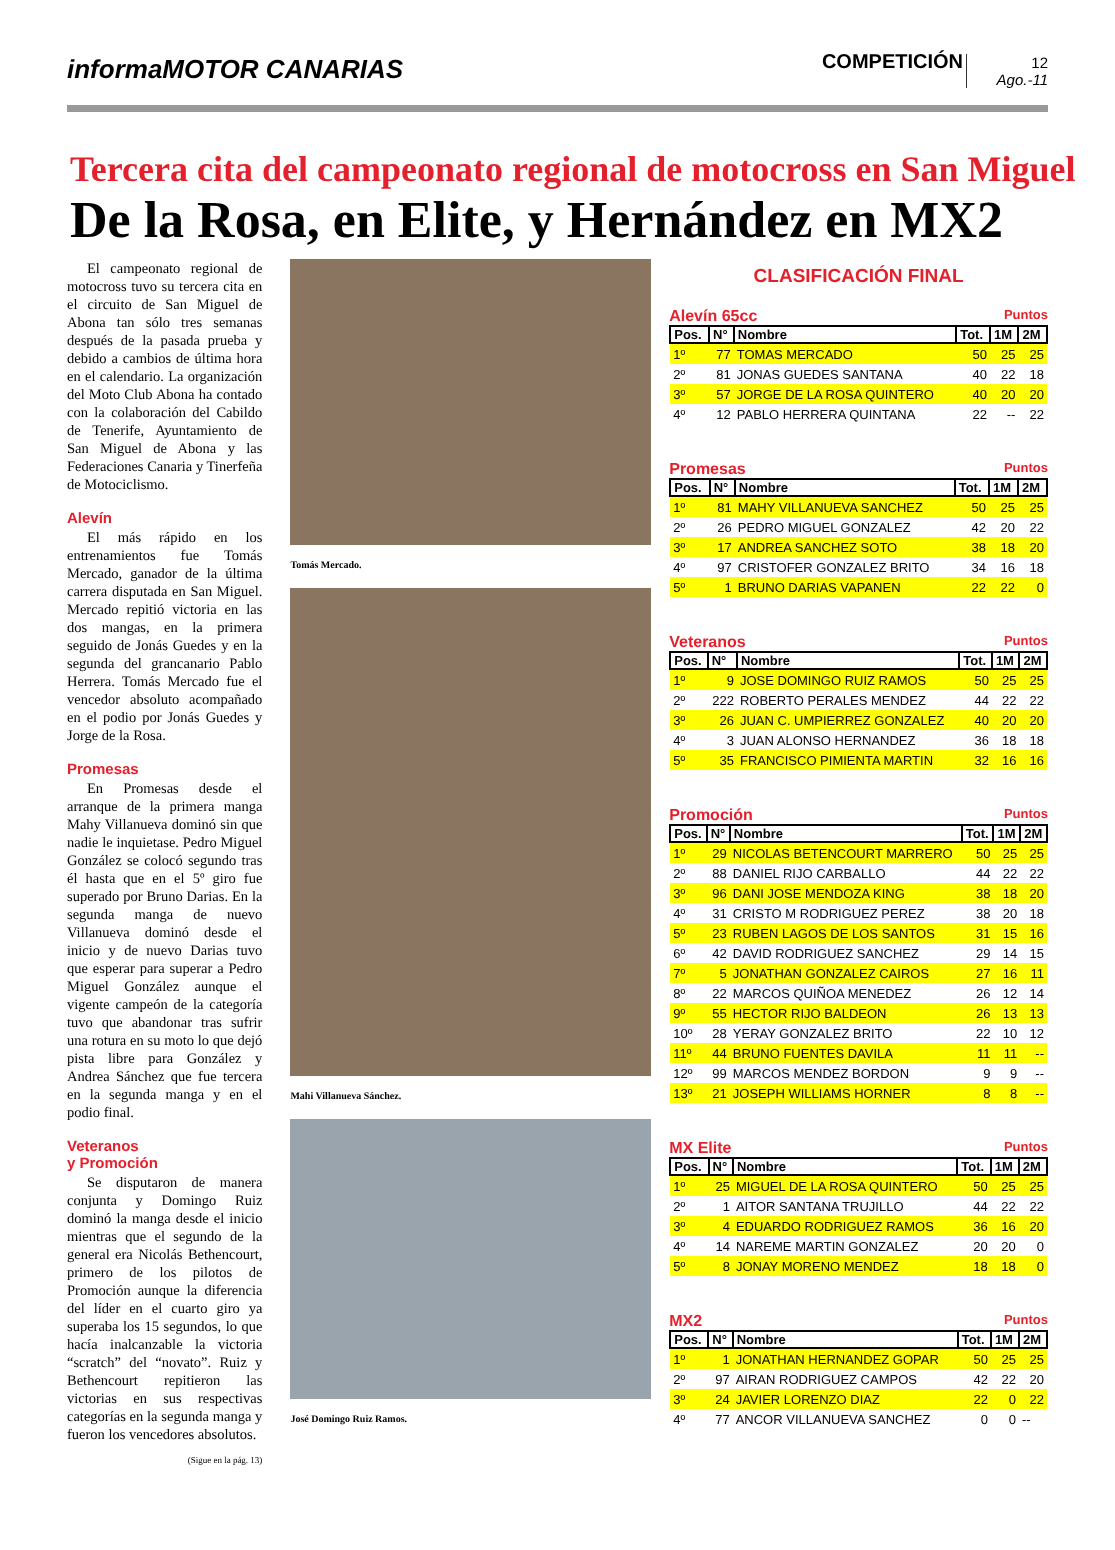informaMOTOR CANARIAS
COMPETICIÓN
12
Ago.-11
Tercera cita del campeonato regional de motocross en San Miguel
De la Rosa, en Elite, y Hernández en MX2
El campeonato regional de motocross tuvo su tercera cita en el circuito de San Miguel de Abona tan sólo tres semanas después de la pasada prueba y debido a cambios de última hora en el calendario. La organización del Moto Club Abona ha contado con la colaboración del Cabildo de Tenerife, Ayuntamiento de San Miguel de Abona y las Federaciones Canaria y Tinerfeña de Motociclismo.
Alevín
El más rápido en los entrenamientos fue Tomás Mercado, ganador de la última carrera disputada en San Miguel. Mercado repitió victoria en las dos mangas, en la primera seguido de Jonás Guedes y en la segunda del grancanario Pablo Herrera. Tomás Mercado fue el vencedor absoluto acompañado en el podio por Jonás Guedes y Jorge de la Rosa.
Promesas
En Promesas desde el arranque de la primera manga Mahy Villanueva dominó sin que nadie le inquietase. Pedro Miguel González se colocó segundo tras él hasta que en el 5º giro fue superado por Bruno Darias. En la segunda manga de nuevo Villanueva dominó desde el inicio y de nuevo Darias tuvo que esperar para superar a Pedro Miguel González aunque el vigente campeón de la categoría tuvo que abandonar tras sufrir una rotura en su moto lo que dejó pista libre para González y Andrea Sánchez que fue tercera en la segunda manga y en el podio final.
Veteranos
y Promoción
Se disputaron de manera conjunta y Domingo Ruiz dominó la manga desde el inicio mientras que el segundo de la general era Nicolás Bethencourt, primero de los pilotos de Promoción aunque la diferencia del líder en el cuarto giro ya superaba los 15 segundos, lo que hacía inalcanzable la victoria “scratch” del “novato”. Ruiz y Bethencourt repitieron las victorias en sus respectivas categorías en la segunda manga y fueron los vencedores absolutos.
(Sigue en la pág. 13)
Tomás Mercado.
Mahi Villanueva Sánchez.
José Domingo Ruiz Ramos.
CLASIFICACIÓN FINAL
Alevín 65cc Puntos
| Pos. | N° | Nombre | Tot. | 1M | 2M |
| --- | --- | --- | --- | --- | --- |
| 1º | 77 | TOMAS MERCADO | 50 | 25 | 25 |
| 2º | 81 | JONAS GUEDES SANTANA | 40 | 22 | 18 |
| 3º | 57 | JORGE DE LA ROSA QUINTERO | 40 | 20 | 20 |
| 4º | 12 | PABLO HERRERA QUINTANA | 22 | -- | 22 |
Promesas Puntos
| Pos. | N° | Nombre | Tot. | 1M | 2M |
| --- | --- | --- | --- | --- | --- |
| 1º | 81 | MAHY VILLANUEVA SANCHEZ | 50 | 25 | 25 |
| 2º | 26 | PEDRO MIGUEL GONZALEZ | 42 | 20 | 22 |
| 3º | 17 | ANDREA SANCHEZ SOTO | 38 | 18 | 20 |
| 4º | 97 | CRISTOFER GONZALEZ BRITO | 34 | 16 | 18 |
| 5º | 1 | BRUNO DARIAS VAPANEN | 22 | 22 | 0 |
Veteranos Puntos
| Pos. | N° | Nombre | Tot. | 1M | 2M |
| --- | --- | --- | --- | --- | --- |
| 1º | 9 | JOSE DOMINGO RUIZ RAMOS | 50 | 25 | 25 |
| 2º | 222 | ROBERTO PERALES MENDEZ | 44 | 22 | 22 |
| 3º | 26 | JUAN C. UMPIERREZ GONZALEZ | 40 | 20 | 20 |
| 4º | 3 | JUAN ALONSO HERNANDEZ | 36 | 18 | 18 |
| 5º | 35 | FRANCISCO PIMIENTA MARTIN | 32 | 16 | 16 |
Promoción Puntos
| Pos. | N° | Nombre | Tot. | 1M | 2M |
| --- | --- | --- | --- | --- | --- |
| 1º | 29 | NICOLAS BETENCOURT MARRERO | 50 | 25 | 25 |
| 2º | 88 | DANIEL RIJO CARBALLO | 44 | 22 | 22 |
| 3º | 96 | DANI JOSE MENDOZA KING | 38 | 18 | 20 |
| 4º | 31 | CRISTO M RODRIGUEZ PEREZ | 38 | 20 | 18 |
| 5º | 23 | RUBEN LAGOS DE LOS SANTOS | 31 | 15 | 16 |
| 6º | 42 | DAVID RODRIGUEZ SANCHEZ | 29 | 14 | 15 |
| 7º | 5 | JONATHAN GONZALEZ CAIROS | 27 | 16 | 11 |
| 8º | 22 | MARCOS QUIÑOA MENEDEZ | 26 | 12 | 14 |
| 9º | 55 | HECTOR RIJO BALDEON | 26 | 13 | 13 |
| 10º | 28 | YERAY GONZALEZ BRITO | 22 | 10 | 12 |
| 11º | 44 | BRUNO FUENTES DAVILA | 11 | 11 | -- |
| 12º | 99 | MARCOS MENDEZ BORDON | 9 | 9 | -- |
| 13º | 21 | JOSEPH WILLIAMS HORNER | 8 | 8 | -- |
MX Elite Puntos
| Pos. | N° | Nombre | Tot. | 1M | 2M |
| --- | --- | --- | --- | --- | --- |
| 1º | 25 | MIGUEL DE LA ROSA QUINTERO | 50 | 25 | 25 |
| 2º | 1 | AITOR SANTANA TRUJILLO | 44 | 22 | 22 |
| 3º | 4 | EDUARDO RODRIGUEZ RAMOS | 36 | 16 | 20 |
| 4º | 14 | NAREME MARTIN GONZALEZ | 20 | 20 | 0 |
| 5º | 8 | JONAY MORENO MENDEZ | 18 | 18 | 0 |
MX2 Puntos
| Pos. | N° | Nombre | Tot. | 1M | 2M |
| --- | --- | --- | --- | --- | --- |
| 1º | 1 | JONATHAN HERNANDEZ GOPAR | 50 | 25 | 25 |
| 2º | 97 | AIRAN RODRIGUEZ CAMPOS | 42 | 22 | 20 |
| 3º | 24 | JAVIER LORENZO DIAZ | 22 | 0 | 22 |
| 4º | 77 | ANCOR VILLANUEVA SANCHEZ | 0 | 0 | -- |